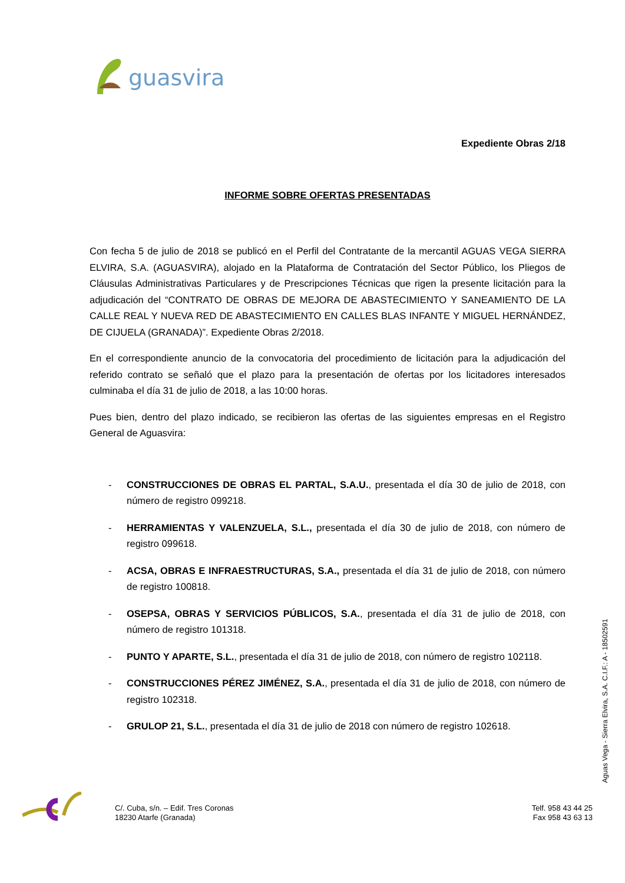guasvira
Expediente Obras 2/18
INFORME SOBRE OFERTAS PRESENTADAS
Con fecha 5 de julio de 2018 se publicó en el Perfil del Contratante de la mercantil AGUAS VEGA SIERRA ELVIRA, S.A. (AGUASVIRA), alojado en la Plataforma de Contratación del Sector Público, los Pliegos de Cláusulas Administrativas Particulares y de Prescripciones Técnicas que rigen la presente licitación para la adjudicación del “CONTRATO DE OBRAS DE MEJORA DE ABASTECIMIENTO Y SANEAMIENTO DE LA CALLE REAL Y NUEVA RED DE ABASTECIMIENTO EN CALLES BLAS INFANTE Y MIGUEL HERNÁNDEZ, DE CIJUELA (GRANADA)”. Expediente Obras 2/2018.
En el correspondiente anuncio de la convocatoria del procedimiento de licitación para la adjudicación del referido contrato se señaló que el plazo para la presentación de ofertas por los licitadores interesados culminaba el día 31 de julio de 2018, a las 10:00 horas.
Pues bien, dentro del plazo indicado, se recibieron las ofertas de las siguientes empresas en el Registro General de Aguasvira:
- CONSTRUCCIONES DE OBRAS EL PARTAL, S.A.U., presentada el día 30 de julio de 2018, con número de registro 099218.
- HERRAMIENTAS Y VALENZUELA, S.L., presentada el día 30 de julio de 2018, con número de registro 099618.
- ACSA, OBRAS E INFRAESTRUCTURAS, S.A., presentada el día 31 de julio de 2018, con número de registro 100818.
- OSEPSA, OBRAS Y SERVICIOS PÚBLICOS, S.A., presentada el día 31 de julio de 2018, con número de registro 101318.
- PUNTO Y APARTE, S.L., presentada el día 31 de julio de 2018, con número de registro 102118.
- CONSTRUCCIONES PÉREZ JIMÉNEZ, S.A., presentada el día 31 de julio de 2018, con número de registro 102318.
- GRULOP 21, S.L., presentada el día 31 de julio de 2018 con número de registro 102618.
Aguas Vega - Sierra Elvira, S.A. C.I.F.: A - 18502591
C/. Cuba, s/n. – Edif. Tres Coronas
18230 Atarfe (Granada)
Telf. 958 43 44 25
Fax 958 43 63 13